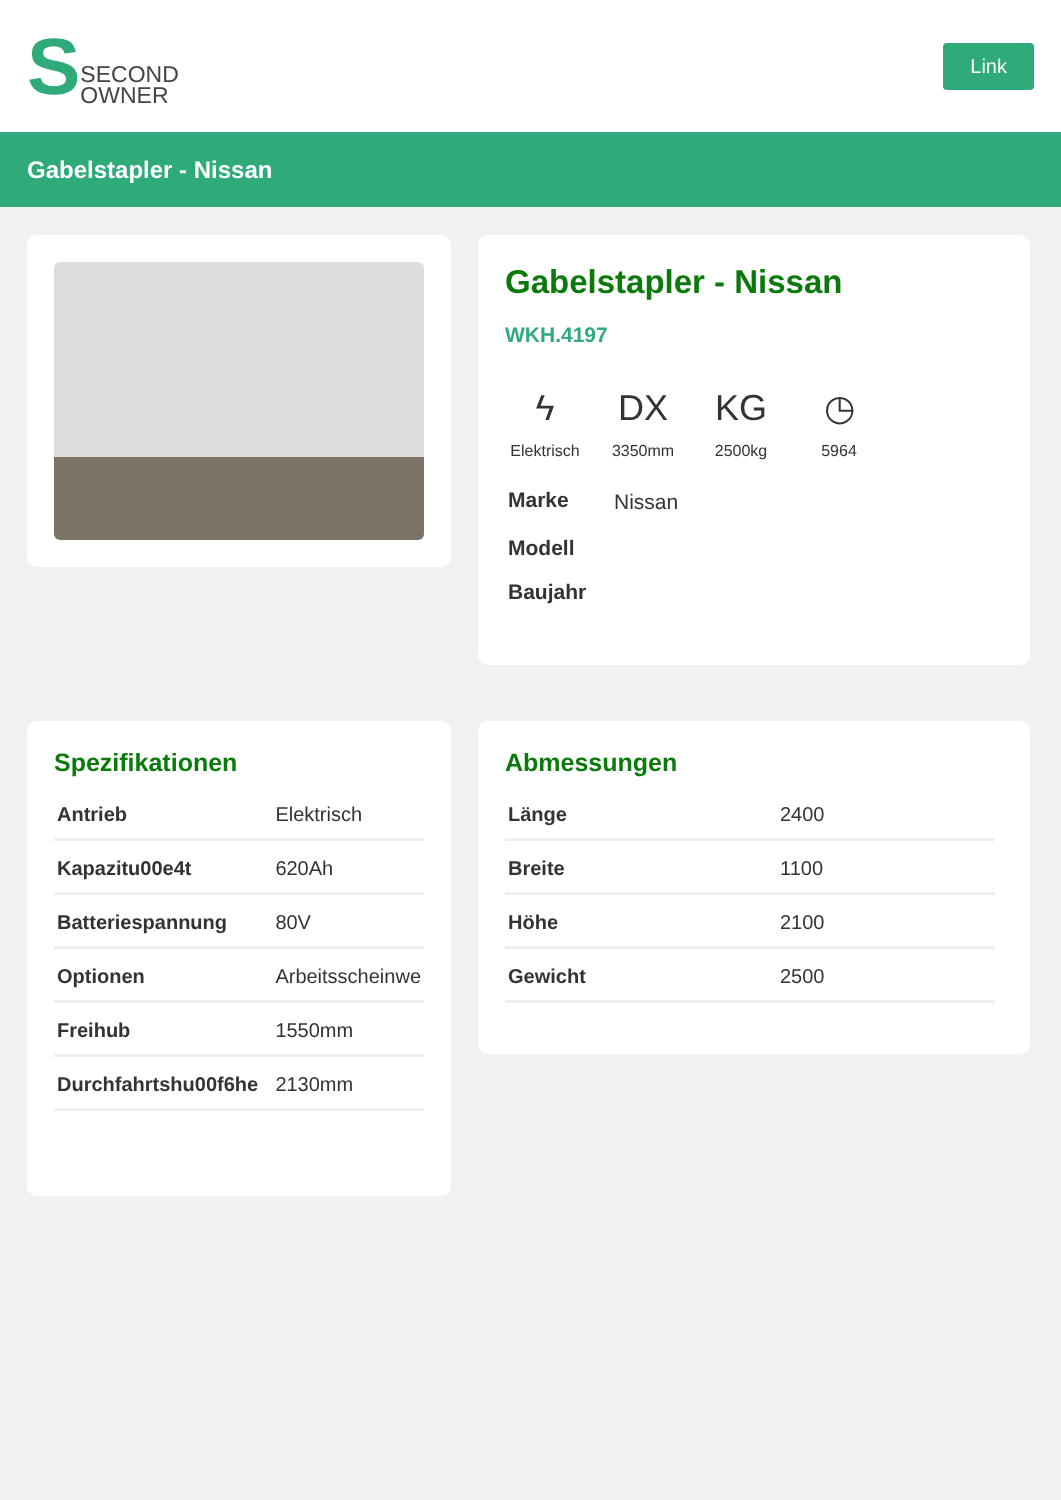S SECOND
OWNER
Link
Gabelstapler - Nissan
Gabelstapler - Nissan
WKH.4197
ϟ
Elektrisch
DX
3350mm
KG
2500kg
◷
5964
| Marke | Nissan |
| Modell | |
| Baujahr | |
Spezifikationen
| Antrieb | Elektrisch |
| Kapazitu00e4t | 620Ah |
| Batteriespannung | 80V |
| Optionen | Arbeitsscheinwe |
| Freihub | 1550mm |
| Durchfahrtshu00f6he | 2130mm |
Abmessungen
| Länge | 2400 |
| Breite | 1100 |
| Höhe | 2100 |
| Gewicht | 2500 |